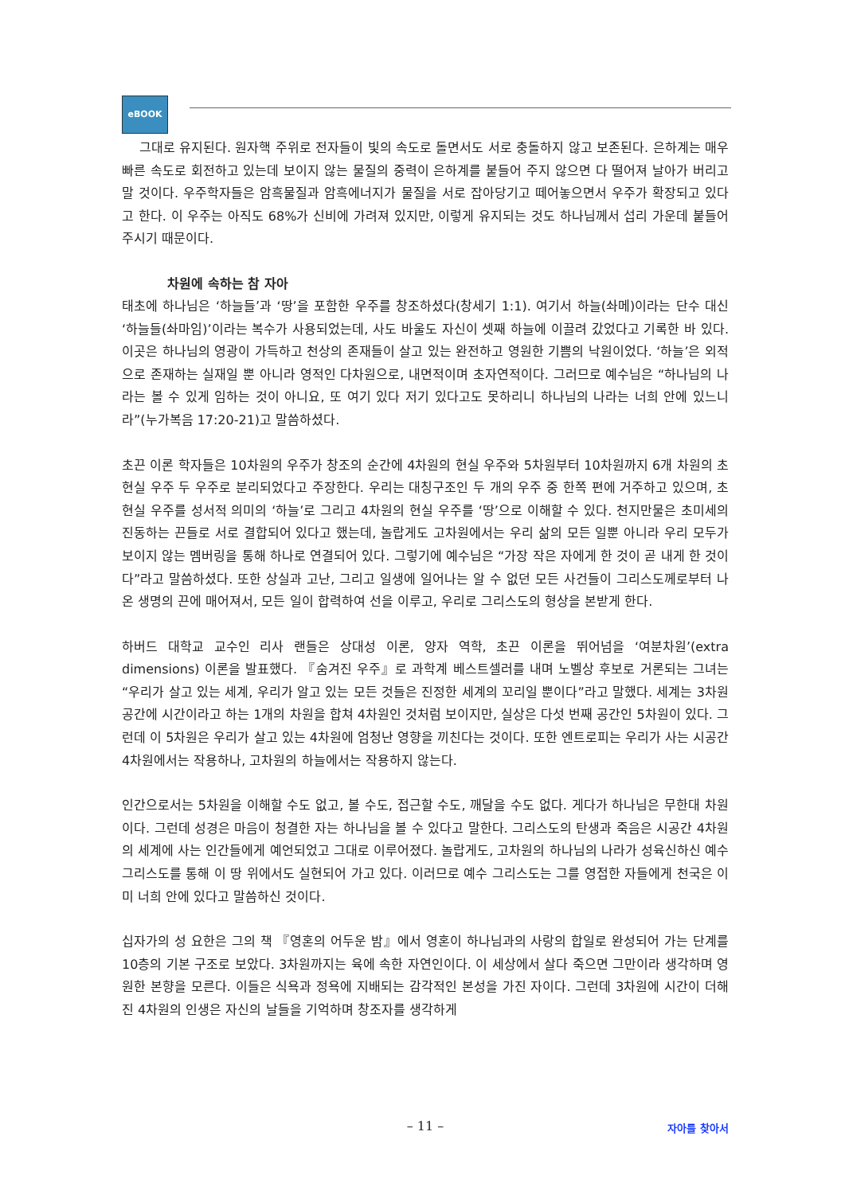eBOOK
그대로 유지된다. 원자핵 주위로 전자들이 빛의 속도로 돌면서도 서로 충돌하지 않고 보존된다. 은하계는 매우 빠른 속도로 회전하고 있는데 보이지 않는 물질의 중력이 은하계를 붙들어 주지 않으면 다 떨어져 날아가 버리고 말 것이다. 우주학자들은 암흑물질과 암흑에너지가 물질을 서로 잡아당기고 떼어놓으면서 우주가 확장되고 있다고 한다. 이 우주는 아직도 68%가 신비에 가려져 있지만, 이렇게 유지되는 것도 하나님께서 섭리 가운데 붙들어 주시기 때문이다.
차원에 속하는 참 자아
태초에 하나님은 ‘하늘들’과 ‘땅’을 포함한 우주를 창조하셨다(창세기 1:1). 여기서 하늘(솨메)이라는 단수 대신 ‘하늘들(솨마임)’이라는 복수가 사용되었는데, 사도 바울도 자신이 셋째 하늘에 이끌려 갔었다고 기록한 바 있다. 이곳은 하나님의 영광이 가득하고 천상의 존재들이 살고 있는 완전하고 영원한 기쁨의 낙원이었다. ‘하늘’은 외적으로 존재하는 실재일 뿐 아니라 영적인 다차원으로, 내면적이며 초자연적이다. 그러므로 예수님은 “하나님의 나라는 볼 수 있게 임하는 것이 아니요, 또 여기 있다 저기 있다고도 못하리니 하나님의 나라는 너희 안에 있느니라”(누가복음 17:20-21)고 말씀하셨다.
초끈 이론 학자들은 10차원의 우주가 창조의 순간에 4차원의 현실 우주와 5차원부터 10차원까지 6개 차원의 초현실 우주 두 우주로 분리되었다고 주장한다. 우리는 대칭구조인 두 개의 우주 중 한쪽 편에 거주하고 있으며, 초현실 우주를 성서적 의미의 ‘하늘’로 그리고 4차원의 현실 우주를 ‘땅’으로 이해할 수 있다. 천지만물은 초미세의 진동하는 끈들로 서로 결합되어 있다고 했는데, 놀랍게도 고차원에서는 우리 삶의 모든 일뿐 아니라 우리 모두가 보이지 않는 멤버링을 통해 하나로 연결되어 있다. 그렇기에 예수님은 “가장 작은 자에게 한 것이 곧 내게 한 것이다”라고 말씀하셨다. 또한 상실과 고난, 그리고 일생에 일어나는 알 수 없던 모든 사건들이 그리스도께로부터 나온 생명의 끈에 매어져서, 모든 일이 합력하여 선을 이루고, 우리로 그리스도의 형상을 본받게 한다.
하버드 대학교 교수인 리사 랜들은 상대성 이론, 양자 역학, 초끈 이론을 뛰어넘을 ‘여분차원’(extra dimensions) 이론을 발표했다. 『숨겨진 우주』로 과학계 베스트셀러를 내며 노벨상 후보로 거론되는 그녀는 “우리가 살고 있는 세계, 우리가 알고 있는 모든 것들은 진정한 세계의 꼬리일 뿐이다”라고 말했다. 세계는 3차원 공간에 시간이라고 하는 1개의 차원을 합쳐 4차원인 것처럼 보이지만, 실상은 다섯 번째 공간인 5차원이 있다. 그런데 이 5차원은 우리가 살고 있는 4차원에 엄청난 영향을 끼친다는 것이다. 또한 엔트로피는 우리가 사는 시공간 4차원에서는 작용하나, 고차원의 하늘에서는 작용하지 않는다.
인간으로서는 5차원을 이해할 수도 없고, 볼 수도, 접근할 수도, 깨달을 수도 없다. 게다가 하나님은 무한대 차원이다. 그런데 성경은 마음이 청결한 자는 하나님을 볼 수 있다고 말한다. 그리스도의 탄생과 죽음은 시공간 4차원의 세계에 사는 인간들에게 예언되었고 그대로 이루어졌다. 놀랍게도, 고차원의 하나님의 나라가 성육신하신 예수 그리스도를 통해 이 땅 위에서도 실현되어 가고 있다. 이러므로 예수 그리스도는 그를 영접한 자들에게 천국은 이미 너희 안에 있다고 말씀하신 것이다.
십자가의 성 요한은 그의 책 『영혼의 어두운 밤』에서 영혼이 하나님과의 사랑의 합일로 완성되어 가는 단계를 10층의 기본 구조로 보았다. 3차원까지는 육에 속한 자연인이다. 이 세상에서 살다 죽으면 그만이라 생각하며 영원한 본향을 모른다. 이들은 식욕과 정욕에 지배되는 감각적인 본성을 가진 자이다. 그런데 3차원에 시간이 더해진 4차원의 인생은 자신의 날들을 기억하며 창조자를 생각하게
– 11 –
자아를 찾아서